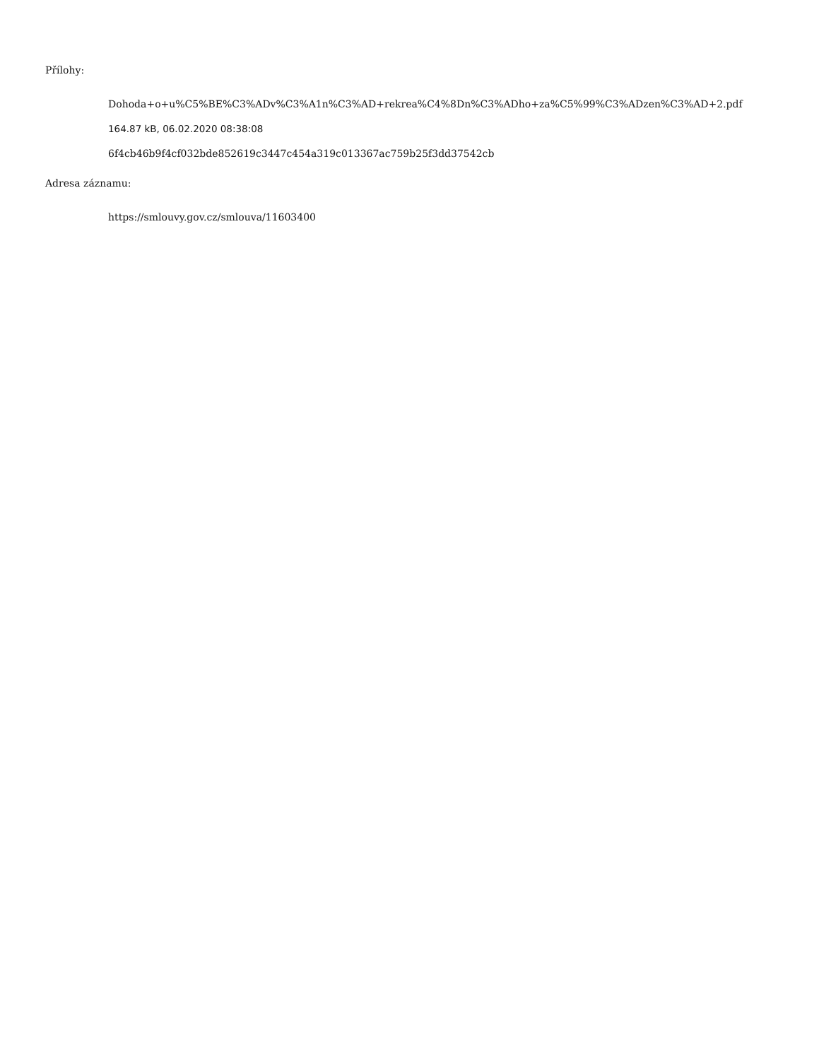Přílohy:
Dohoda+o+u%C5%BE%C3%ADv%C3%A1n%C3%AD+rekrea%C4%8Dn%C3%ADho+za%C5%99%C3%ADzen%C3%AD+2.pdf
164.87 kB, 06.02.2020 08:38:08
6f4cb46b9f4cf032bde852619c3447c454a319c013367ac759b25f3dd37542cb
Adresa záznamu:
https://smlouvy.gov.cz/smlouva/11603400